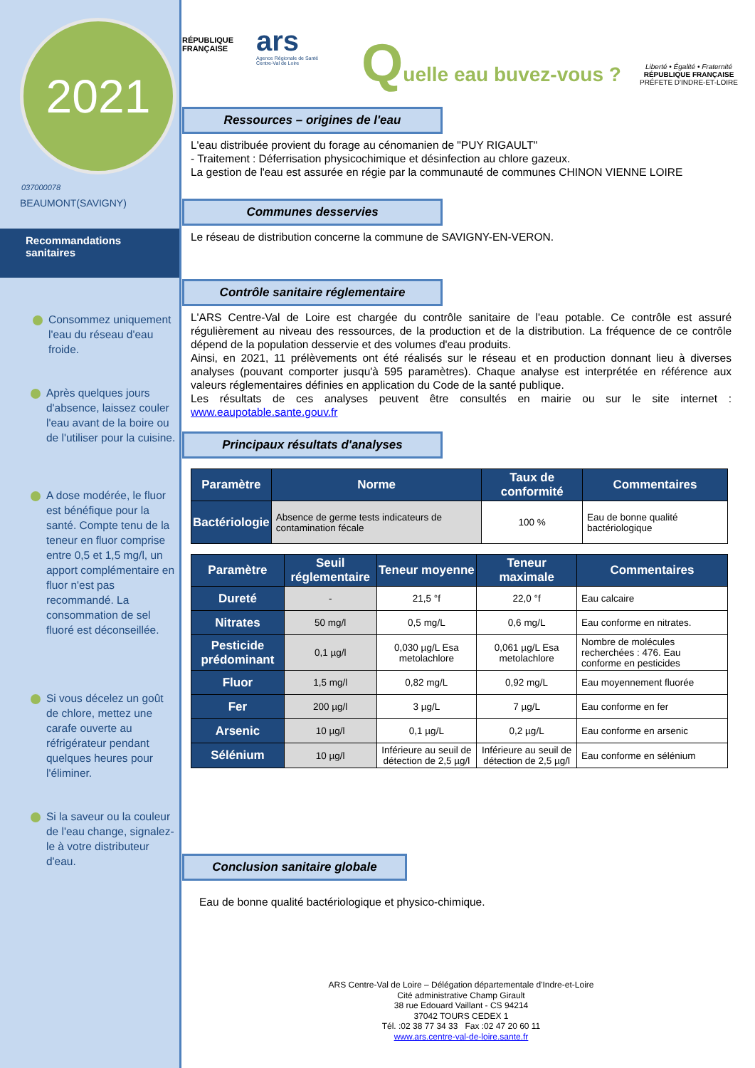2021
037000078
BEAUMONT(SAVIGNY)
Recommandations sanitaires
Consommez uniquement l'eau du réseau d'eau froide.
Après quelques jours d'absence, laissez couler l'eau avant de la boire ou de l'utiliser pour la cuisine.
A dose modérée, le fluor est bénéfique pour la santé. Compte tenu de la teneur en fluor comprise entre 0,5 et 1,5 mg/l, un apport complémentaire en fluor n'est pas recommandé. La consommation de sel fluoré est déconseillée.
Si vous décelez un goût de chlore, mettez une carafe ouverte au réfrigérateur pendant quelques heures pour l'éliminer.
Si la saveur ou la couleur de l'eau change, signalez-le à votre distributeur d'eau.
RÉPUBLIQUE
FRANÇAISE
ars
Agence Régionale de Santé
Centre-Val de Loire
Quelle eau buvez-vous ?
Liberté • Égalité • Fraternité
RÉPUBLIQUE FRANÇAISE
PRÉFETE D'INDRE-ET-LOIRE
Ressources – origines de l'eau
L'eau distribuée provient du forage au cénomanien de "PUY RIGAULT"
- Traitement : Déferrisation physicochimique et désinfection au chlore gazeux.
La gestion de l'eau est assurée en régie par la communauté de communes CHINON VIENNE LOIRE
Communes desservies
Le réseau de distribution concerne la commune de SAVIGNY-EN-VERON.
Contrôle sanitaire réglementaire
L'ARS Centre-Val de Loire est chargée du contrôle sanitaire de l'eau potable. Ce contrôle est assuré régulièrement au niveau des ressources, de la production et de la distribution. La fréquence de ce contrôle dépend de la population desservie et des volumes d'eau produits.
Ainsi, en 2021, 11 prélèvements ont été réalisés sur le réseau et en production donnant lieu à diverses analyses (pouvant comporter jusqu'à 595 paramètres). Chaque analyse est interprétée en référence aux valeurs réglementaires définies en application du Code de la santé publique.
Les résultats de ces analyses peuvent être consultés en mairie ou sur le site internet : www.eaupotable.sante.gouv.fr
Principaux résultats d'analyses
| Paramètre | Norme | Taux de conformité | Commentaires |
| --- | --- | --- | --- |
| Bactériologie | Absence de germe tests indicateurs de contamination fécale | 100 % | Eau de bonne qualité bactériologique |
| Paramètre | Seuil réglementaire | Teneur moyenne | Teneur maximale | Commentaires |
| --- | --- | --- | --- | --- |
| Dureté | - | 21,5 °f | 22,0 °f | Eau calcaire |
| Nitrates | 50 mg/l | 0,5 mg/L | 0,6 mg/L | Eau conforme en nitrates. |
| Pesticide prédominant | 0,1 µg/l | 0,030 µg/L Esa metolachlore | 0,061 µg/L Esa metolachlore | Nombre de molécules recherchées : 476. Eau conforme en pesticides |
| Fluor | 1,5 mg/l | 0,82 mg/L | 0,92 mg/L | Eau moyennement fluorée |
| Fer | 200 µg/l | 3 µg/L | 7 µg/L | Eau conforme en fer |
| Arsenic | 10 µg/l | 0,1 µg/L | 0,2 µg/L | Eau conforme en arsenic |
| Sélénium | 10 µg/l | Inférieure au seuil de détection de 2,5 µg/l | Inférieure au seuil de détection de 2,5 µg/l | Eau conforme en sélénium |
Conclusion sanitaire globale
Eau de bonne qualité bactériologique et physico-chimique.
ARS Centre-Val de Loire – Délégation départementale d'Indre-et-Loire
Cité administrative Champ Girault
38 rue Edouard Vaillant - CS 94214
37042 TOURS CEDEX 1
Tél. :02 38 77 34 33 Fax :02 47 20 60 11
www.ars.centre-val-de-loire.sante.fr